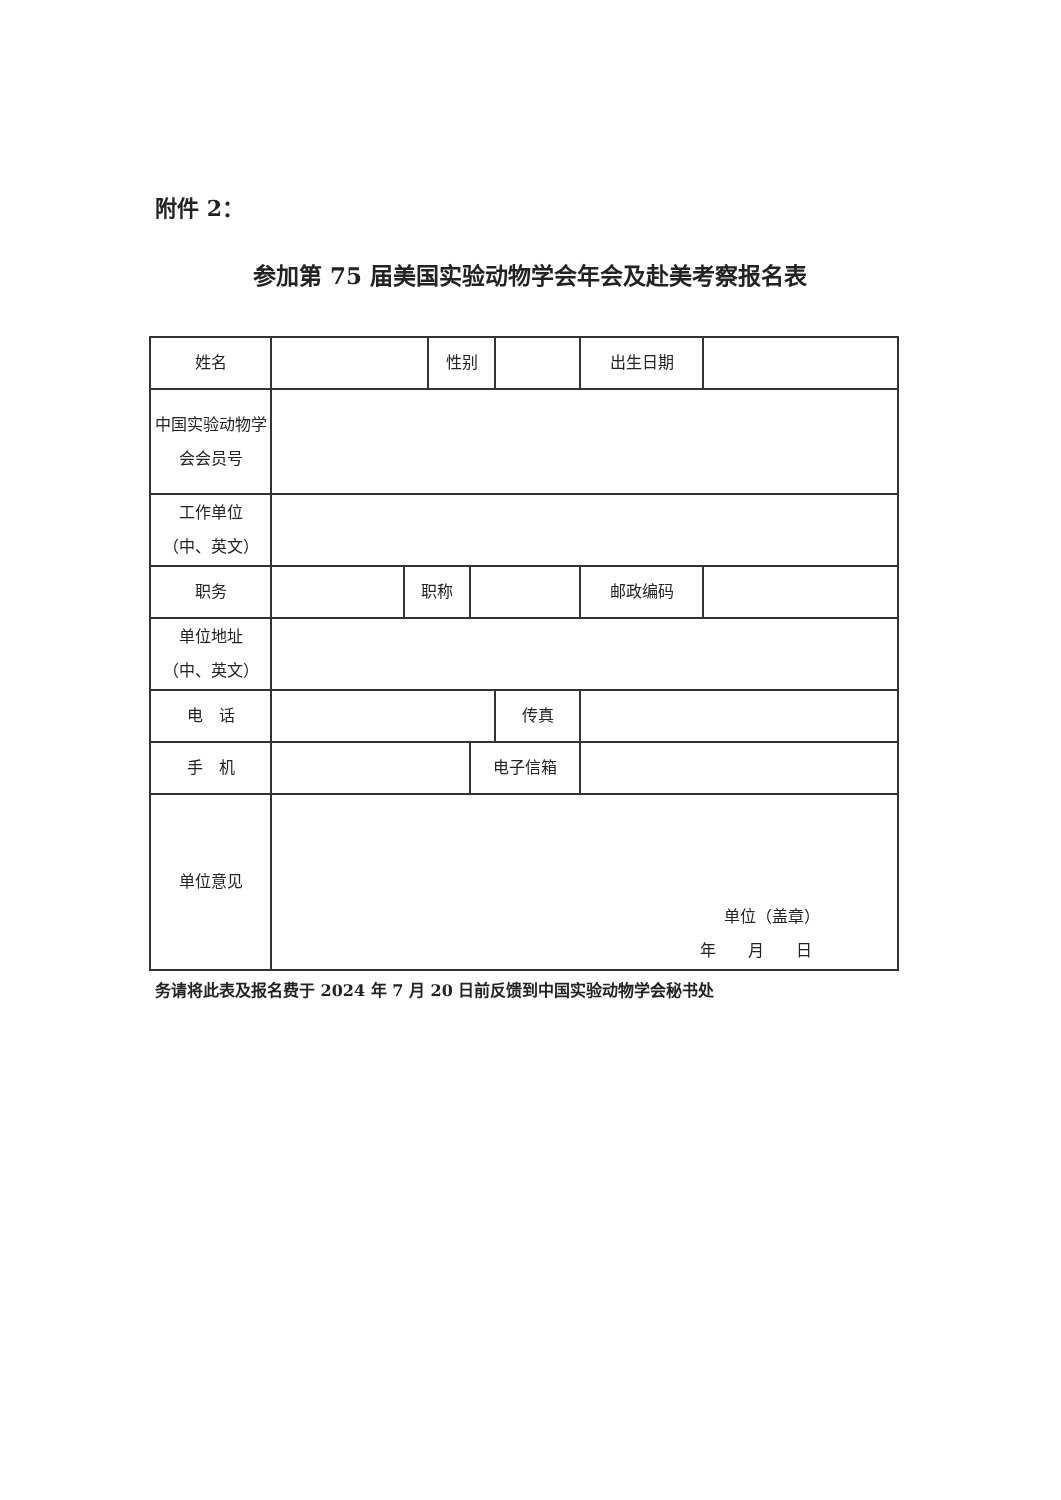附件 2：
参加第 75 届美国实验动物学会年会及赴美考察报名表
| 姓名 | | | 性别 | | | 出生日期 | |
| 中国实验动物学会会员号 | | | | | | | |
| 工作单位 （中、英文） | | | | | | | |
| 职务 | | 职称 | | | | 邮政编码 | |
| 单位地址 （中、英文） | | | | | | | |
| 电 话 | | | | | 传真 | | |
| 手 机 | | | | 电子信箱 | | | |
| 单位意见 | 单位（盖章） 年 月 日 | | | | | | |
务请将此表及报名费于 2024 年 7 月 20 日前反馈到中国实验动物学会秘书处